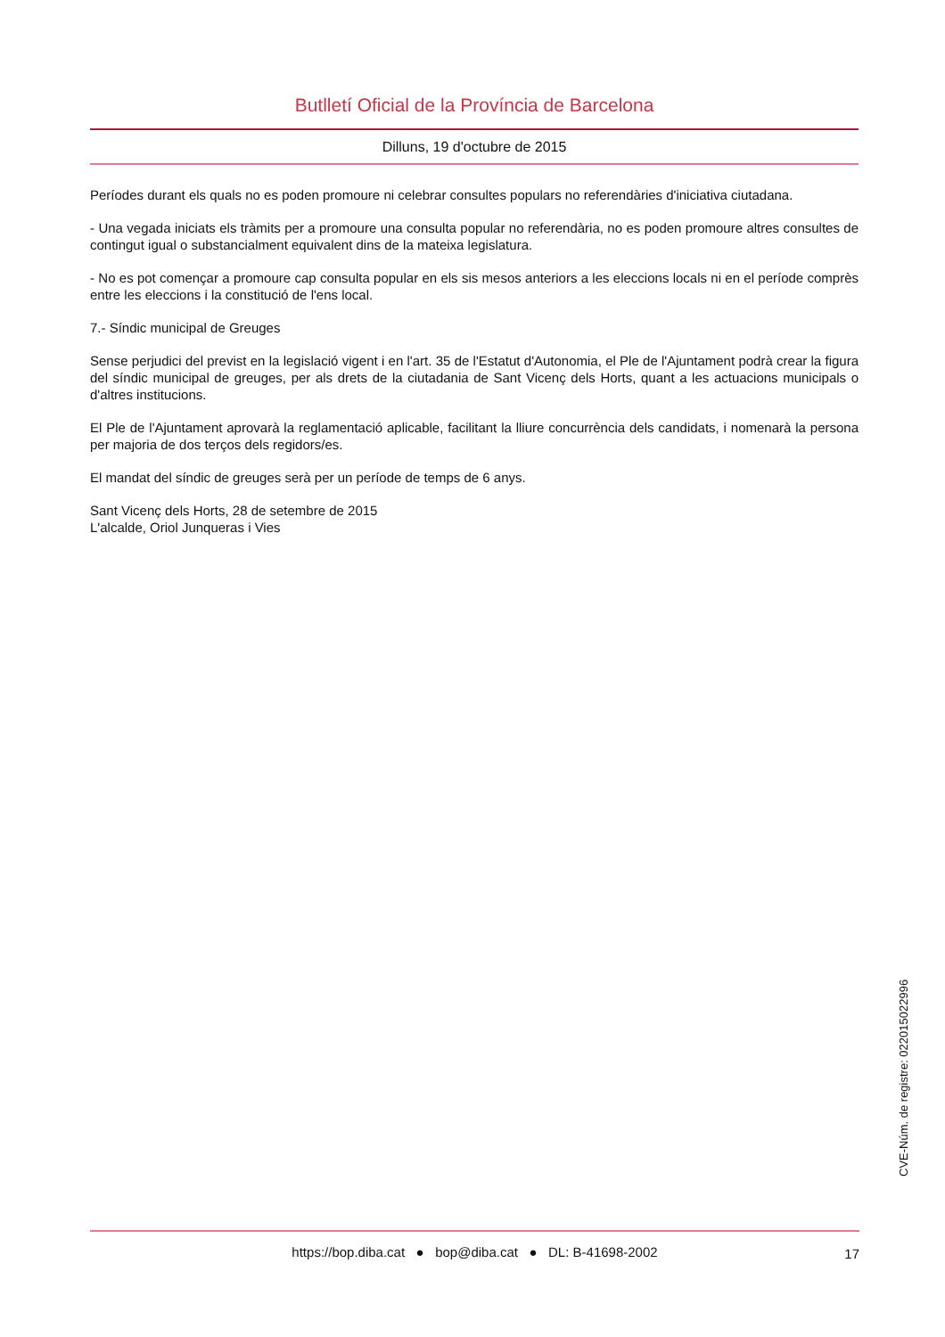Butlletí Oficial de la Província de Barcelona
Dilluns, 19 d'octubre de 2015
Períodes durant els quals no es poden promoure ni celebrar consultes populars no referendàries d'iniciativa ciutadana.
- Una vegada iniciats els tràmits per a promoure una consulta popular no referendària, no es poden promoure altres consultes de contingut igual o substancialment equivalent dins de la mateixa legislatura.
- No es pot començar a promoure cap consulta popular en els sis mesos anteriors a les eleccions locals ni en el període comprès entre les eleccions i la constitució de l'ens local.
7.- Síndic municipal de Greuges
Sense perjudici del previst en la legislació vigent i en l'art. 35 de l'Estatut d'Autonomia, el Ple de l'Ajuntament podrà crear la figura del síndic municipal de greuges, per als drets de la ciutadania de Sant Vicenç dels Horts, quant a les actuacions municipals o d'altres institucions.
El Ple de l'Ajuntament aprovarà la reglamentació aplicable, facilitant la lliure concurrència dels candidats, i nomenarà la persona per majoria de dos terços dels regidors/es.
El mandat del síndic de greuges serà per un període de temps de 6 anys.
Sant Vicenç dels Horts, 28 de setembre de 2015
L'alcalde, Oriol Junqueras i Vies
CVE-Núm. de registre: 022015022996
https://bop.diba.cat ● bop@diba.cat ● DL: B-41698-2002 17